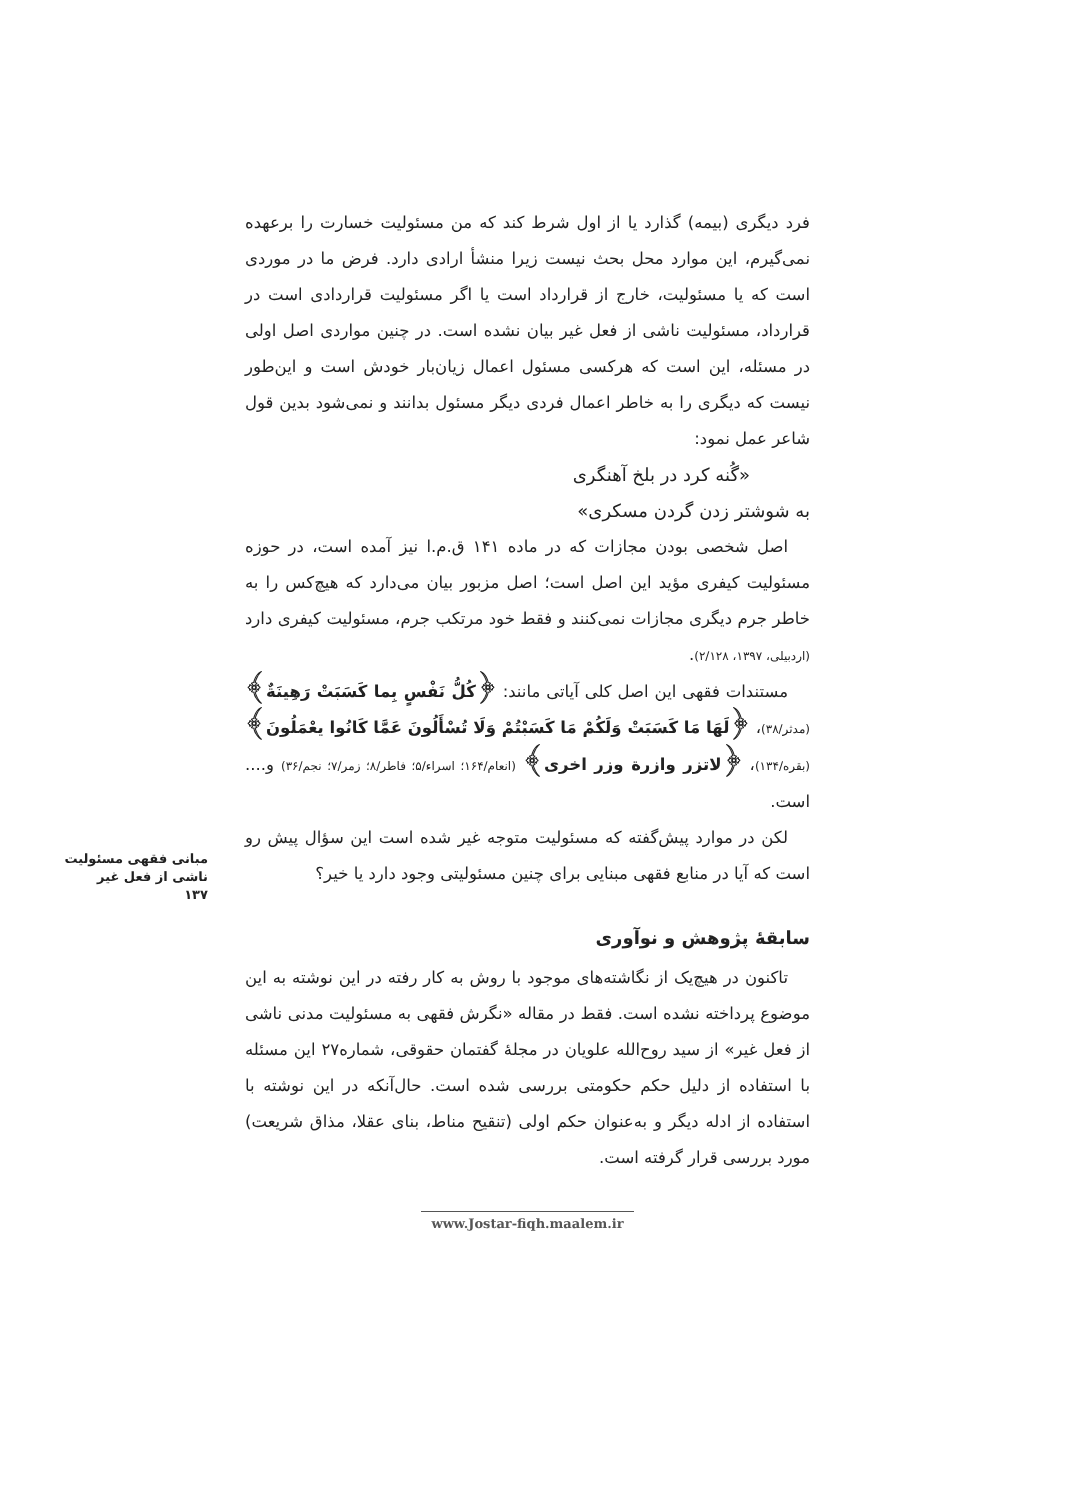مبانی فقهی مسئولیت ناشی از فعل غیر
۱۳۷
فرد دیگری (بیمه) گذارد یا از اول شرط کند که من مسئولیت خسارت را برعهده نمی‌گیرم، این موارد محل بحث نیست زیرا منشأ ارادی دارد. فرض ما در موردی است که یا مسئولیت، خارج از قرارداد است یا اگر مسئولیت قراردادی است در قرارداد، مسئولیت ناشی از فعل غیر بیان نشده است. در چنین مواردی اصل اولی در مسئله، این است که هرکسی مسئول اعمال زیان‌بار خودش است و این‌طور نیست که دیگری را به خاطر اعمال فردی دیگر مسئول بدانند و نمی‌شود بدین قول شاعر عمل نمود:
«گُنه کرد در بلخ آهنگری
به شوشتر زدن گردن مسکری»
اصل شخصی بودن مجازات که در ماده ۱۴۱ ق.م.ا نیز آمده است، در حوزه مسئولیت کیفری مؤید این اصل است؛ اصل مزبور بیان می‌دارد که هیچ‌کس را به خاطر جرم دیگری مجازات نمی‌کنند و فقط خود مرتکب جرم، مسئولیت کیفری دارد (اردبیلی، ۱۳۹۷، ۲/۱۲۸).
مستندات فقهی این اصل کلی آیاتی مانند: ﴿کُلُّ نَفْسٍ بِما کَسَبَتْ رَهِینَةٌ﴾ (مدثر/۳۸)، ﴿لَهَا مَا کَسَبَتْ وَلَکُمْ مَا کَسَبْتُمْ وَلَا تُسْأَلُونَ عَمَّا کَانُوا یعْمَلُونَ﴾ (بقره/۱۳۴)، ﴿لاتزر وازرة وزر اخری﴾ (انعام/۱۶۴؛ اسراء/۵؛ فاطر/۸؛ زمر/۷؛ نجم/۳۶) و.... است.
لکن در موارد پیش‌گفته که مسئولیت متوجه غیر شده است این سؤال پیش رو است که آیا در منابع فقهی مبنایی برای چنین مسئولیتی وجود دارد یا خیر؟
سابقهٔ پژوهش و نوآوری
تاکنون در هیچ‌یک از نگاشته‌های موجود با روش به کار رفته در این نوشته به این موضوع پرداخته نشده است. فقط در مقاله «نگرش فقهی به مسئولیت مدنی ناشی از فعل غیر» از سید روح‌الله علویان در مجلهٔ گفتمان حقوقی، شماره۲۷ این مسئله با استفاده از دلیل حکم حکومتی بررسی شده است. حال‌آنکه در این نوشته با استفاده از ادله دیگر و به‌عنوان حکم اولی (تنقیح مناط، بنای عقلا، مذاق شریعت) مورد بررسی قرار گرفته است.
www.Jostar-fiqh.maalem.ir